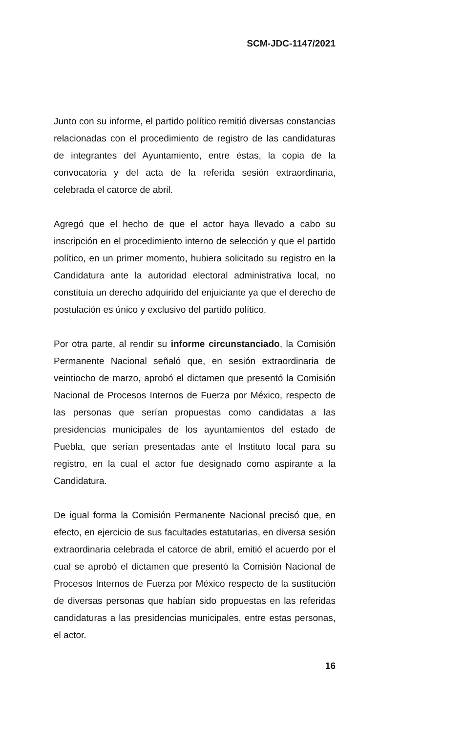SCM-JDC-1147/2021
Junto con su informe, el partido político remitió diversas constancias relacionadas con el procedimiento de registro de las candidaturas de integrantes del Ayuntamiento, entre éstas, la copia de la convocatoria y del acta de la referida sesión extraordinaria, celebrada el catorce de abril.
Agregó que el hecho de que el actor haya llevado a cabo su inscripción en el procedimiento interno de selección y que el partido político, en un primer momento, hubiera solicitado su registro en la Candidatura ante la autoridad electoral administrativa local, no constituía un derecho adquirido del enjuiciante ya que el derecho de postulación es único y exclusivo del partido político.
Por otra parte, al rendir su informe circunstanciado, la Comisión Permanente Nacional señaló que, en sesión extraordinaria de veintiocho de marzo, aprobó el dictamen que presentó la Comisión Nacional de Procesos Internos de Fuerza por México, respecto de las personas que serían propuestas como candidatas a las presidencias municipales de los ayuntamientos del estado de Puebla, que serían presentadas ante el Instituto local para su registro, en la cual el actor fue designado como aspirante a la Candidatura.
De igual forma la Comisión Permanente Nacional precisó que, en efecto, en ejercicio de sus facultades estatutarias, en diversa sesión extraordinaria celebrada el catorce de abril, emitió el acuerdo por el cual se aprobó el dictamen que presentó la Comisión Nacional de Procesos Internos de Fuerza por México respecto de la sustitución de diversas personas que habían sido propuestas en las referidas candidaturas a las presidencias municipales, entre estas personas, el actor.
16